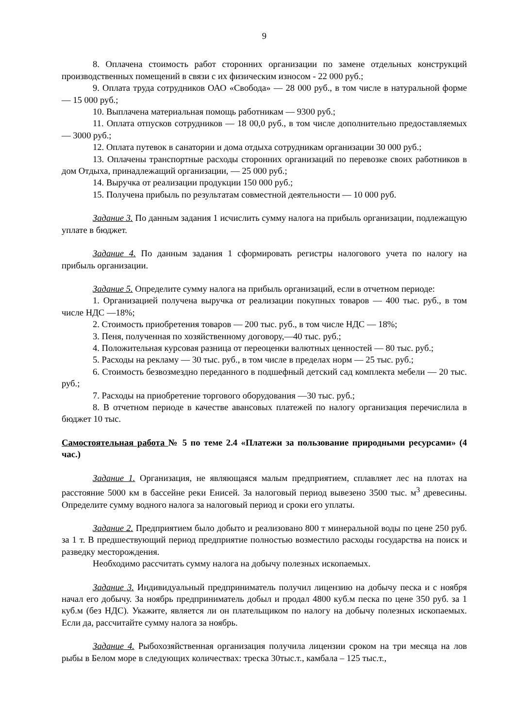9
8. Оплачена стоимость работ сторонних организации по замене отдельных конструкций производственных помещений в связи с их физическим износом - 22 000 руб.;
9. Оплата труда сотрудников ОАО «Свобода» — 28 000 руб., в том числе в натуральной форме — 15 000 руб.;
10. Выплачена материальная помощь работникам — 9300 руб.;
11. Оплата отпусков сотрудников — 18 00,0 руб., в том числе дополнительно предоставляемых — 3000 руб.;
12. Оплата путевок в санатории и дома отдыха сотрудникам организации 30 000 руб.;
13. Оплачены транспортные расходы сторонних организаций по перевозке своих работников в дом Отдыха, принадлежащий организации, — 25 000 руб.;
14. Выручка от реализации продукции 150 000 руб.;
15. Получена прибыль по результатам совместной деятельности — 10 000 руб.
Задание 3. По данным задания 1 исчислить сумму налога на прибыль организации, подлежащую уплате в бюджет.
Задание 4. По данным задания 1 сформировать регистры налогового учета по налогу на прибыль организации.
Задание 5. Определите сумму налога на прибыль организаций, если в отчетном периоде:
1. Организацией получена выручка от реализации покупных товаров — 400 тыс. руб., в том числе НДС —18%;
2. Стоимость приобретения товаров — 200 тыс. руб., в том числе НДС — 18%;
3. Пеня, полученная по хозяйственному договору,—40 тыс. руб.;
4. Положительная курсовая разница от переоценки валютных ценностей — 80 тыс. руб.;
5. Расходы на рекламу — 30 тыс. руб., в том числе в пределах норм — 25 тыс. руб.;
6. Стоимость безвозмездно переданного в подшефный детский сад комплекта мебели — 20 тыс. руб.;
7. Расходы на приобретение торгового оборудования —30 тыс. руб.;
8. В отчетном периоде в качестве авансовых платежей по налогу организация перечислила в бюджет 10 тыс.
Самостоятельная работа № 5 по теме 2.4 «Платежи за пользование природными ресурсами» (4 час.)
Задание 1. Организация, не являющаяся малым предприятием, сплавляет лес на плотах на расстояние 5000 км в бассейне реки Енисей. За налоговый период вывезено 3500 тыс. м<sup>3</sup> древесины. Определите сумму водного налога за налоговый период и сроки его уплаты.
Задание 2. Предприятием было добыто и реализовано 800 т минеральной воды по цене 250 руб. за 1 т. В предшествующий период предприятие полностью возместило расходы государства на поиск и разведку месторождения.
Необходимо рассчитать сумму налога на добычу полезных ископаемых.
Задание 3. Индивидуальный предприниматель получил лицензию на добычу песка и с ноября начал его добычу. За ноябрь предприниматель добыл и продал 4800 куб.м песка по цене 350 руб. за 1 куб.м (без НДС). Укажите, является ли он плательщиком по налогу на добычу полезных ископаемых. Если да, рассчитайте сумму налога за ноябрь.
Задание 4. Рыбохозяйственная организация получила лицензии сроком на три месяца на лов рыбы в Белом море в следующих количествах: треска 30тыс.т., камбала – 125 тыс.т.,